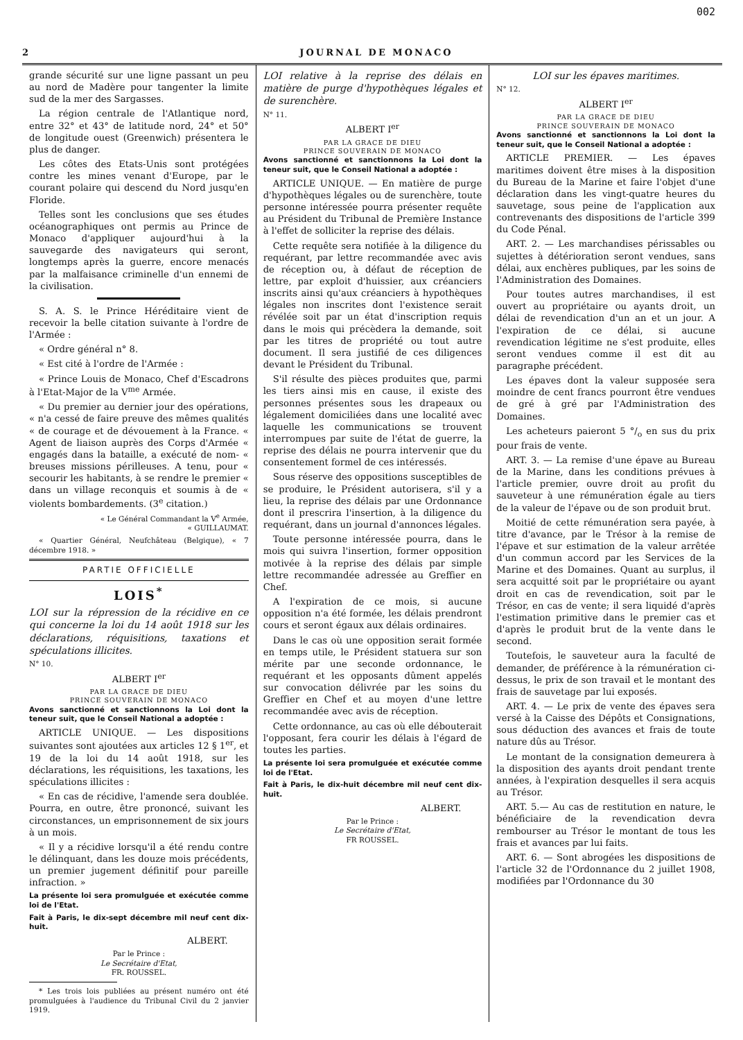002
2 JOURNAL DE MONACO
grande sécurité sur une ligne passant un peu au nord de Madère pour tangenter la limite sud de la mer des Sargasses.
La région centrale de l'Atlantique nord, entre 32° et 43° de latitude nord, 24° et 50° de longitude ouest (Greenwich) présentera le plus de danger.
Les côtes des Etats-Unis sont protégées contre les mines venant d'Europe, par le courant polaire qui descend du Nord jusqu'en Floride.
Telles sont les conclusions que ses études océanographiques ont permis au Prince de Monaco d'appliquer aujourd'hui à la sauvegarde des navigateurs qui seront, longtemps après la guerre, encore menacés par la malfaisance criminelle d'un ennemi de la civilisation.
S. A. S. le Prince Héréditaire vient de recevoir la belle citation suivante à l'ordre de l'Armée :
« Ordre général n° 8.
« Est cité à l'ordre de l'Armée :
« Prince Louis de Monaco, Chef d'Escadrons à l'Etat-Major de la V<sup>me</sup> Armée.
« Du premier au dernier jour des opérations, « n'a cessé de faire preuve des mêmes qualités « de courage et de dévouement à la France. « Agent de liaison auprès des Corps d'Armée « engagés dans la bataille, a exécuté de nom- « breuses missions périlleuses. A tenu, pour « secourir les habitants, à se rendre le premier « dans un village reconquis et soumis à de « violents bombardements. (3<sup>e</sup> citation.)
« Le Général Commandant la V<sup>e</sup> Armée,
« GUILLAUMAT.
« Quartier Général, Neufchâteau (Belgique), « 7 décembre 1918. »
PARTIE OFFICIELLE
LOIS<sup>*</sup>
LOI sur la répression de la récidive en ce qui concerne la loi du 14 août 1918 sur les déclarations, réquisitions, taxations et spéculations illicites.
N° 10.
ALBERT I<sup>er</sup>
PAR LA GRACE DE DIEU
PRINCE SOUVERAIN DE MONACO
Avons sanctionné et sanctionnons la Loi dont la teneur suit, que le Conseil National a adoptée :
ARTICLE UNIQUE. — Les dispositions suivantes sont ajoutées aux articles 12 § 1<sup>er</sup>, et 19 de la loi du 14 août 1918, sur les déclarations, les réquisitions, les taxations, les spéculations illicites :
« En cas de récidive, l'amende sera doublée. Pourra, en outre, être prononcé, suivant les circonstances, un emprisonnement de six jours à un mois.
« Il y a récidive lorsqu'il a été rendu contre le délinquant, dans les douze mois précédents, un premier jugement définitif pour pareille infraction. »
La présente loi sera promulguée et exécutée comme loi de l'Etat.
Fait à Paris, le dix-sept décembre mil neuf cent dix-huit.
ALBERT.
Par le Prince :
Le Secrétaire d'Etat,
FR. ROUSSEL.
* Les trois lois publiées au présent numéro ont été promulguées à l'audience du Tribunal Civil du 2 janvier 1919.
LOI relative à la reprise des délais en matière de purge d'hypothèques légales et de surenchère.
N° 11.
ALBERT I<sup>er</sup>
PAR LA GRACE DE DIEU
PRINCE SOUVERAIN DE MONACO
Avons sanctionné et sanctionnons la Loi dont la teneur suit, que le Conseil National a adoptée :
ARTICLE UNIQUE. — En matière de purge d'hypothèques légales ou de surenchère, toute personne intéressée pourra présenter requête au Président du Tribunal de Première Instance à l'effet de solliciter la reprise des délais.
Cette requête sera notifiée à la diligence du requérant, par lettre recommandée avec avis de réception ou, à défaut de réception de lettre, par exploit d'huissier, aux créanciers inscrits ainsi qu'aux créanciers à hypothèques légales non inscrites dont l'existence serait révélée soit par un état d'inscription requis dans le mois qui précèdera la demande, soit par les titres de propriété ou tout autre document. Il sera justifié de ces diligences devant le Président du Tribunal.
S'il résulte des pièces produites que, parmi les tiers ainsi mis en cause, il existe des personnes présentes sous les drapeaux ou légalement domiciliées dans une localité avec laquelle les communications se trouvent interrompues par suite de l'état de guerre, la reprise des délais ne pourra intervenir que du consentement formel de ces intéressés.
Sous réserve des oppositions susceptibles de se produire, le Président autorisera, s'il y a lieu, la reprise des délais par une Ordonnance dont il prescrira l'insertion, à la diligence du requérant, dans un journal d'annonces légales.
Toute personne intéressée pourra, dans le mois qui suivra l'insertion, former opposition motivée à la reprise des délais par simple lettre recommandée adressée au Greffier en Chef.
A l'expiration de ce mois, si aucune opposition n'a été formée, les délais prendront cours et seront égaux aux délais ordinaires.
Dans le cas où une opposition serait formée en temps utile, le Président statuera sur son mérite par une seconde ordonnance, le requérant et les opposants dûment appelés sur convocation délivrée par les soins du Greffier en Chef et au moyen d'une lettre recommandée avec avis de réception.
Cette ordonnance, au cas où elle débouterait l'opposant, fera courir les délais à l'égard de toutes les parties.
La présente loi sera promulguée et exécutée comme loi de l'Etat.
Fait à Paris, le dix-huit décembre mil neuf cent dix-huit.
ALBERT.
Par le Prince :
Le Secrétaire d'Etat,
FR ROUSSEL.
LOI sur les épaves maritimes.
N° 12.
ALBERT I<sup>er</sup>
PAR LA GRACE DE DIEU
PRINCE SOUVERAIN DE MONACO
Avons sanctionné et sanctionnons la Loi dont la teneur suit, que le Conseil National a adoptée :
ARTICLE PREMIER. — Les épaves maritimes doivent être mises à la disposition du Bureau de la Marine et faire l'objet d'une déclaration dans les vingt-quatre heures du sauvetage, sous peine de l'application aux contrevenants des dispositions de l'article 399 du Code Pénal.
ART. 2. — Les marchandises périssables ou sujettes à détérioration seront vendues, sans délai, aux enchères publiques, par les soins de l'Administration des Domaines.
Pour toutes autres marchandises, il est ouvert au propriétaire ou ayants droit, un délai de revendication d'un an et un jour. A l'expiration de ce délai, si aucune revendication légitime ne s'est produite, elles seront vendues comme il est dit au paragraphe précédent.
Les épaves dont la valeur supposée sera moindre de cent francs pourront être vendues de gré à gré par l'Administration des Domaines.
Les acheteurs paieront 5 °/<sub>o</sub> en sus du prix pour frais de vente.
ART. 3. — La remise d'une épave au Bureau de la Marine, dans les conditions prévues à l'article premier, ouvre droit au profit du sauveteur à une rémunération égale au tiers de la valeur de l'épave ou de son produit brut.
Moitié de cette rémunération sera payée, à titre d'avance, par le Trésor à la remise de l'épave et sur estimation de la valeur arrêtée d'un commun accord par les Services de la Marine et des Domaines. Quant au surplus, il sera acquitté soit par le propriétaire ou ayant droit en cas de revendication, soit par le Trésor, en cas de vente; il sera liquidé d'après l'estimation primitive dans le premier cas et d'après le produit brut de la vente dans le second.
Toutefois, le sauveteur aura la faculté de demander, de préférence à la rémunération ci-dessus, le prix de son travail et le montant des frais de sauvetage par lui exposés.
ART. 4. — Le prix de vente des épaves sera versé à la Caisse des Dépôts et Consignations, sous déduction des avances et frais de toute nature dûs au Trésor.
Le montant de la consignation demeurera à la disposition des ayants droit pendant trente années, à l'expiration desquelles il sera acquis au Trésor.
ART. 5.— Au cas de restitution en nature, le bénéficiaire de la revendication devra rembourser au Trésor le montant de tous les frais et avances par lui faits.
ART. 6. — Sont abrogées les dispositions de l'article 32 de l'Ordonnance du 2 juillet 1908, modifiées par l'Ordonnance du 30